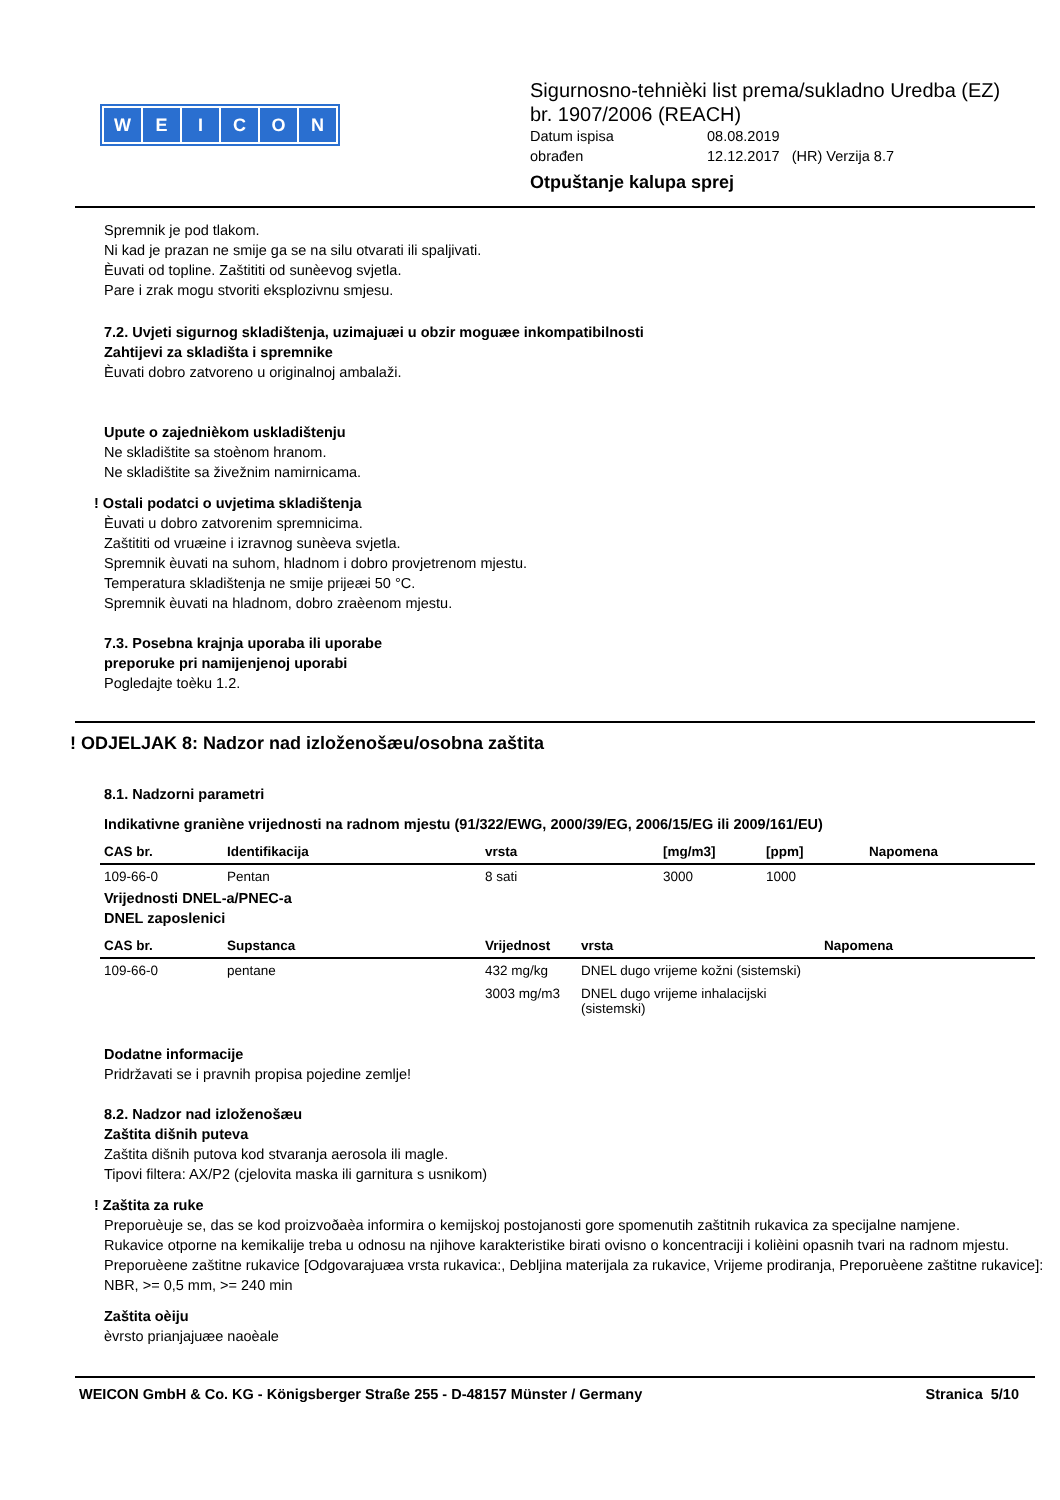WEICON
Sigurnosno-tehnièki list prema/sukladno Uredba (EZ) br. 1907/2006 (REACH)
Datum ispisa 08.08.2019
obrađen 12.12.2017 (HR) Verzija 8.7
Otpuštanje kalupa sprej
Spremnik je pod tlakom.
Ni kad je prazan ne smije ga se na silu otvarati ili spaljivati.
Èuvati od topline. Zaštititi od sunèevog svjetla.
Pare i zrak mogu stvoriti eksplozivnu smjesu.
7.2. Uvjeti sigurnog skladištenja, uzimajuæi u obzir moguæe inkompatibilnosti
Zahtijevi za skladišta i spremnike
Èuvati dobro zatvoreno u originalnoj ambalaži.
Upute o zajednièkom uskladištenju
Ne skladištite sa stoènom hranom.
Ne skladištite sa živežnim namirnicama.
! Ostali podatci o uvjetima skladištenja
Èuvati u dobro zatvorenim spremnicima.
Zaštititi od vruæine i izravnog sunèeva svjetla.
Spremnik èuvati na suhom, hladnom i dobro provjetrenom mjestu.
Temperatura skladištenja ne smije prijeæi 50 °C.
Spremnik èuvati na hladnom, dobro zraèenom mjestu.
7.3. Posebna krajnja uporaba ili uporabe
preporuke pri namijenjenoj uporabi
Pogledajte toèku 1.2.
! ODJELJAK 8: Nadzor nad izloženošæu/osobna zaštita
8.1. Nadzorni parametri
Indikativne graniène vrijednosti na radnom mjestu (91/322/EWG, 2000/39/EG, 2006/15/EG ili 2009/161/EU)
| CAS br. | Identifikacija | vrsta | [mg/m3] | [ppm] | Napomena |
| --- | --- | --- | --- | --- | --- |
| 109-66-0 | Pentan | 8 sati | 3000 | 1000 | |
Vrijednosti DNEL-a/PNEC-a
DNEL zaposlenici
| CAS br. | Supstanca | Vrijednost | vrsta | Napomena |
| --- | --- | --- | --- | --- |
| 109-66-0 | pentane | 432 mg/kg | DNEL dugo vrijeme kožni (sistemski) | |
| | | 3003 mg/m3 | DNEL dugo vrijeme inhalacijski (sistemski) | |
Dodatne informacije
Pridržavati se i pravnih propisa pojedine zemlje!
8.2. Nadzor nad izloženošæu
Zaštita dišnih puteva
Zaštita dišnih putova kod stvaranja aerosola ili magle.
Tipovi filtera: AX/P2 (cjelovita maska ili garnitura s usnikom)
! Zaštita za ruke
Preporuèuje se, das se kod proizvoðaèa informira o kemijskoj postojanosti gore spomenutih zaštitnih rukavica za specijalne namjene.
Rukavice otporne na kemikalije treba u odnosu na njihove karakteristike birati ovisno o koncentraciji i kolièini opasnih tvari na radnom mjestu.
Preporuèene zaštitne rukavice [Odgovarajuæa vrsta rukavica:, Debljina materijala za rukavice, Vrijeme prodiranja, Preporuèene zaštitne rukavice]: NBR, >= 0,5 mm, >= 240 min
Zaštita oèiju
èvrsto prianjajuæe naoèale
WEICON GmbH & Co. KG - Königsberger Straße 255 - D-48157 Münster / Germany Stranica 5/10